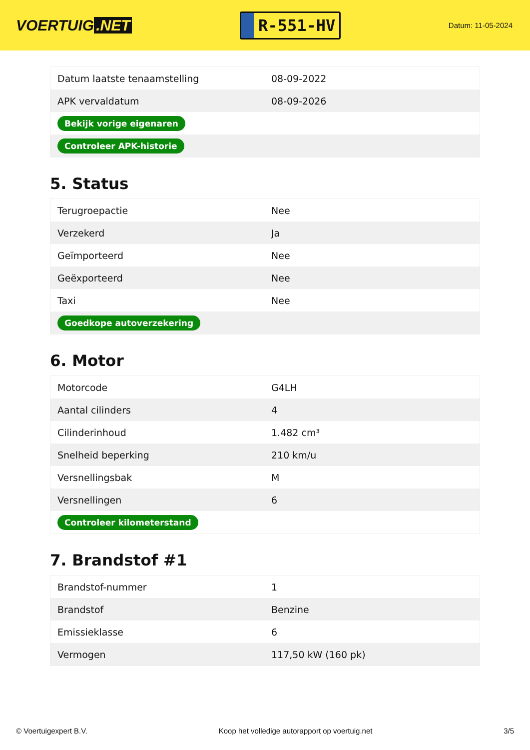VOERTUIG.NET
R-551-HV
Datum: 11-05-2024
| Datum laatste tenaamstelling | 08-09-2022 |
| APK vervaldatum | 08-09-2026 |
| Bekijk vorige eigenaren | |
| Controleer APK-historie | |
5. Status
| Terugroepactie | Nee |
| Verzekerd | Ja |
| Geïmporteerd | Nee |
| Geëxporteerd | Nee |
| Taxi | Nee |
| Goedkope autoverzekering | |
6. Motor
| Motorcode | G4LH |
| Aantal cilinders | 4 |
| Cilinderinhoud | 1.482 cm³ |
| Snelheid beperking | 210 km/u |
| Versnellingsbak | M |
| Versnellingen | 6 |
| Controleer kilometerstand | |
7. Brandstof #1
| Brandstof-nummer | 1 |
| Brandstof | Benzine |
| Emissieklasse | 6 |
| Vermogen | 117,50 kW (160 pk) |
© Voertuigexpert B.V. Koop het volledige autorapport op voertuig.net 3/5